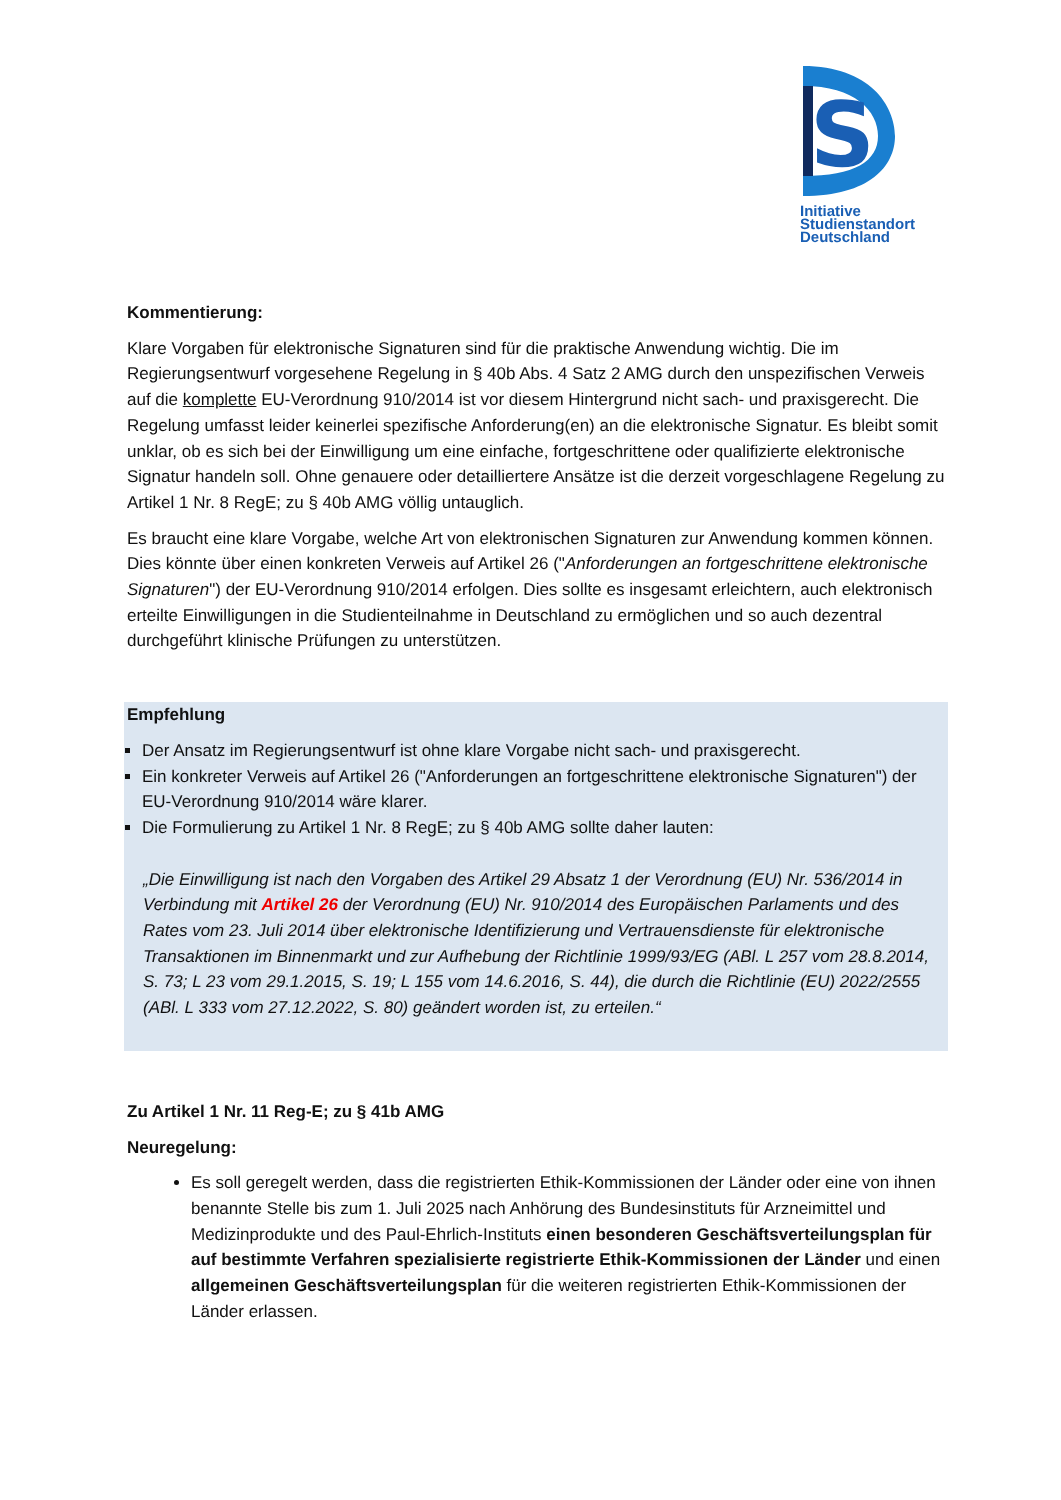S
Initiative
Studienstandort
Deutschland
Kommentierung:
Klare Vorgaben für elektronische Signaturen sind für die praktische Anwendung wichtig. Die im Regierungsentwurf vorgesehene Regelung in § 40b Abs. 4 Satz 2 AMG durch den unspezifischen Verweis auf die komplette EU-Verordnung 910/2014 ist vor diesem Hintergrund nicht sach- und praxisgerecht. Die Regelung umfasst leider keinerlei spezifische Anforderung(en) an die elektronische Signatur. Es bleibt somit unklar, ob es sich bei der Einwilligung um eine einfache, fortgeschrittene oder qualifizierte elektronische Signatur handeln soll. Ohne genauere oder detailliertere Ansätze ist die derzeit vorgeschlagene Regelung zu Artikel 1 Nr. 8 RegE; zu § 40b AMG völlig untauglich.
Es braucht eine klare Vorgabe, welche Art von elektronischen Signaturen zur Anwendung kommen können. Dies könnte über einen konkreten Verweis auf Artikel 26 ("Anforderungen an fortgeschrittene elektronische Signaturen") der EU-Verordnung 910/2014 erfolgen. Dies sollte es insgesamt erleichtern, auch elektronisch erteilte Einwilligungen in die Studienteilnahme in Deutschland zu ermöglichen und so auch dezentral durchgeführt klinische Prüfungen zu unterstützen.
Empfehlung
Der Ansatz im Regierungsentwurf ist ohne klare Vorgabe nicht sach- und praxisgerecht.
Ein konkreter Verweis auf Artikel 26 ("Anforderungen an fortgeschrittene elektronische Signaturen") der EU-Verordnung 910/2014 wäre klarer.
Die Formulierung zu Artikel 1 Nr. 8 RegE; zu § 40b AMG sollte daher lauten:
„Die Einwilligung ist nach den Vorgaben des Artikel 29 Absatz 1 der Verordnung (EU) Nr. 536/2014 in Verbindung mit Artikel 26 der Verordnung (EU) Nr. 910/2014 des Europäischen Parlaments und des Rates vom 23. Juli 2014 über elektronische Identifizierung und Vertrauensdienste für elektronische Transaktionen im Binnenmarkt und zur Aufhebung der Richtlinie 1999/93/EG (ABl. L 257 vom 28.8.2014, S. 73; L 23 vom 29.1.2015, S. 19; L 155 vom 14.6.2016, S. 44), die durch die Richtlinie (EU) 2022/2555 (ABl. L 333 vom 27.12.2022, S. 80) geändert worden ist, zu erteilen.“
Zu Artikel 1 Nr. 11 Reg-E; zu § 41b AMG
Neuregelung:
Es soll geregelt werden, dass die registrierten Ethik-Kommissionen der Länder oder eine von ihnen benannte Stelle bis zum 1. Juli 2025 nach Anhörung des Bundesinstituts für Arzneimittel und Medizinprodukte und des Paul-Ehrlich-Instituts einen besonderen Geschäftsverteilungsplan für auf bestimmte Verfahren spezialisierte registrierte Ethik-Kommissionen der Länder und einen allgemeinen Geschäftsverteilungsplan für die weiteren registrierten Ethik-Kommissionen der Länder erlassen.